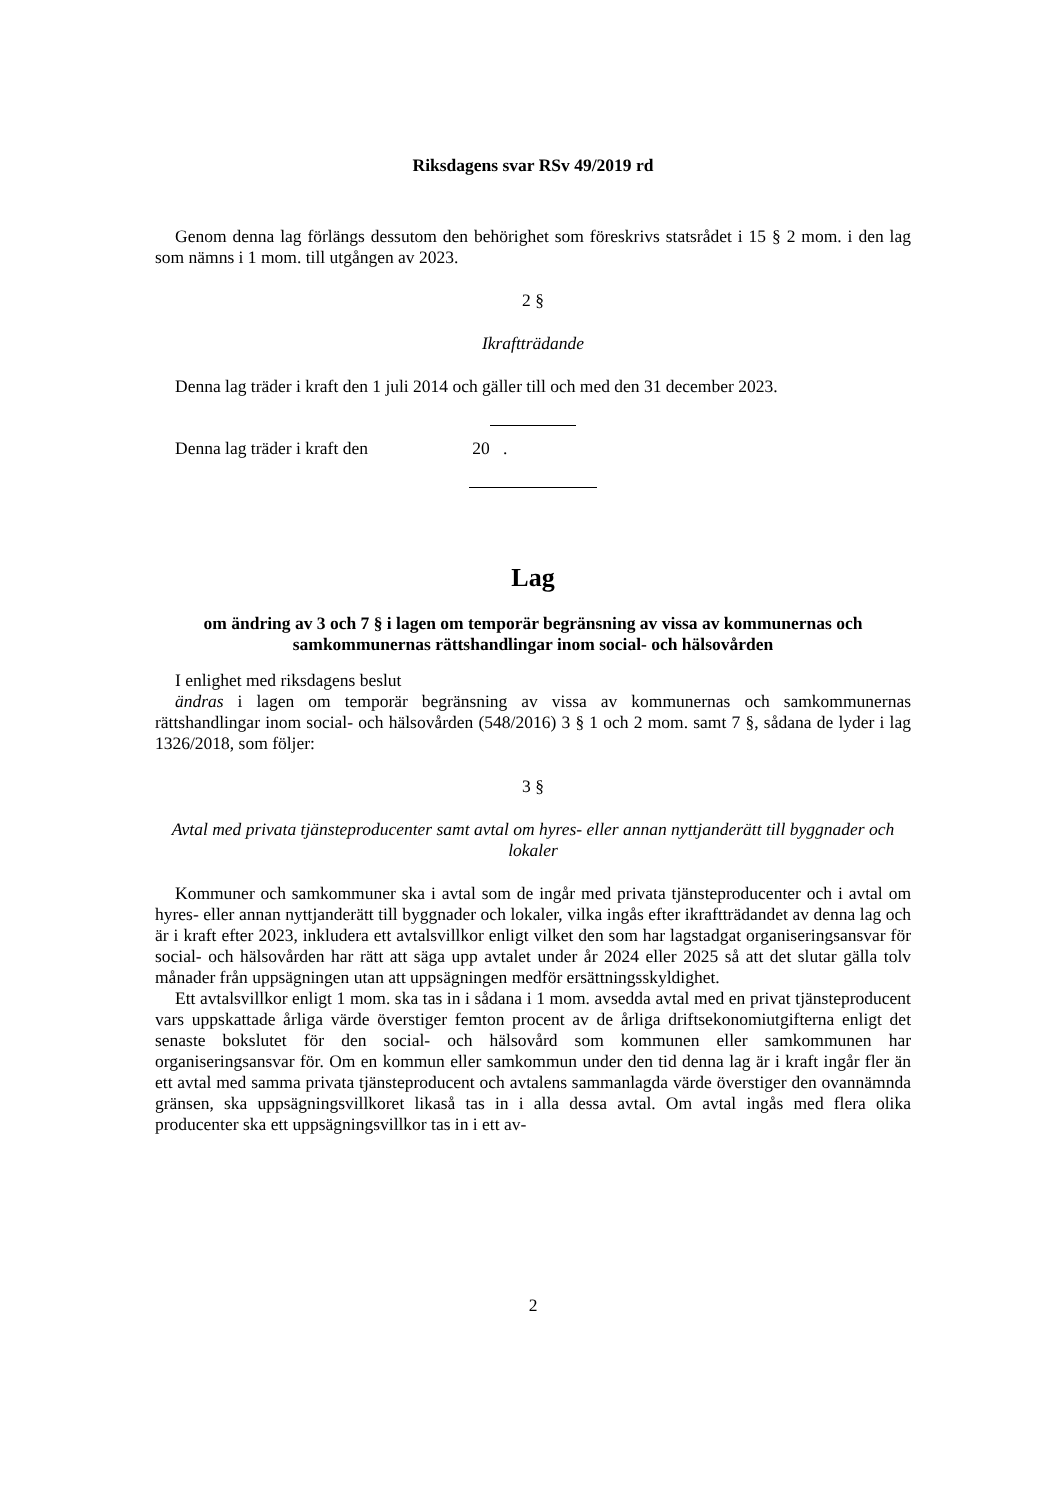Riksdagens svar RSv 49/2019 rd
Genom denna lag förlängs dessutom den behörighet som föreskrivs statsrådet i 15 § 2 mom. i den lag som nämns i 1 mom. till utgången av 2023.
2 §
Ikraftträdande
Denna lag träder i kraft den 1 juli 2014 och gäller till och med den 31 december 2023.
Denna lag träder i kraft den 20 .
Lag
om ändring av 3 och 7 § i lagen om temporär begränsning av vissa av kommunernas och samkommunernas rättshandlingar inom social- och hälsovården
I enlighet med riksdagens beslut
ändras i lagen om temporär begränsning av vissa av kommunernas och samkommunernas rättshandlingar inom social- och hälsovården (548/2016) 3 § 1 och 2 mom. samt 7 §, sådana de lyder i lag 1326/2018, som följer:
3 §
Avtal med privata tjänsteproducenter samt avtal om hyres- eller annan nyttjanderätt till byggnader och lokaler
Kommuner och samkommuner ska i avtal som de ingår med privata tjänsteproducenter och i avtal om hyres- eller annan nyttjanderätt till byggnader och lokaler, vilka ingås efter ikraftträdandet av denna lag och är i kraft efter 2023, inkludera ett avtalsvillkor enligt vilket den som har lagstadgat organiseringsansvar för social- och hälsovården har rätt att säga upp avtalet under år 2024 eller 2025 så att det slutar gälla tolv månader från uppsägningen utan att uppsägningen medför ersättningsskyldighet.
Ett avtalsvillkor enligt 1 mom. ska tas in i sådana i 1 mom. avsedda avtal med en privat tjänsteproducent vars uppskattade årliga värde överstiger femton procent av de årliga driftsekonomiutgifterna enligt det senaste bokslutet för den social- och hälsovård som kommunen eller samkommunen har organiseringsansvar för. Om en kommun eller samkommun under den tid denna lag är i kraft ingår fler än ett avtal med samma privata tjänsteproducent och avtalens sammanlagda värde överstiger den ovannämnda gränsen, ska uppsägningsvillkoret likaså tas in i alla dessa avtal. Om avtal ingås med flera olika producenter ska ett uppsägningsvillkor tas in i ett av-
2